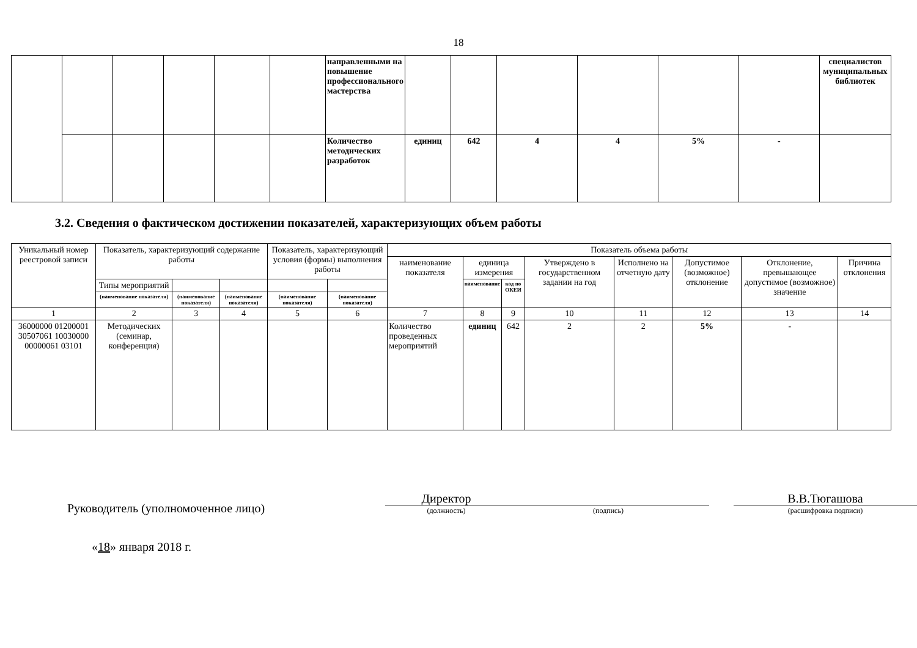18
| | | | | | | направленными на повышение профессионального мастерства | | | | | | | специалистов муниципальных библиотек |
| | | | | | | Количество методических разработок | единиц | 642 | 4 | 4 | 5% | - | |
3.2. Сведения о фактическом достижении показателей, характеризующих объем работы
| Уникальный номер реестровой записи | Показатель, характеризующий содержание работы | | | Показатель, характеризующий условия (формы) выполнения работы | | Показатель объема работы | | | | | | | |
| --- | --- | --- | --- | --- | --- | --- | --- | --- | --- | --- | --- | --- | --- |
| | | | | | | наименование показателя | единица измерения | | Утверждено в государственном задании на год | Исполнено на отчетную дату | Допустимое (возможное) отклонение | Отклонение, превышающее допустимое (возможное) значение | Причина отклонения |
| | Типы мероприятий | | | | | | наименование | код по ОКЕИ | | | | | |
| | (наименование показателя) | (наименование показателя) | (наименование показателя) | (наименование показателя) | (наименование показателя) | | | | | | | | |
| 1 | 2 | 3 | 4 | 5 | 6 | 7 | 8 | 9 | 10 | 11 | 12 | 13 | 14 |
| 36000000 01200001 30507061 10030000 00000061 03101 | Методических (семинар, конференция) | | | | | Количество проведенных мероприятий | единиц | 642 | 2 | 2 | 5% | - | |
Руководитель (уполномоченное лицо)
Директор
(должность)
(подпись)
В.В.Тюгашова
(расшифровка подписи)
«18» января 2018 г.